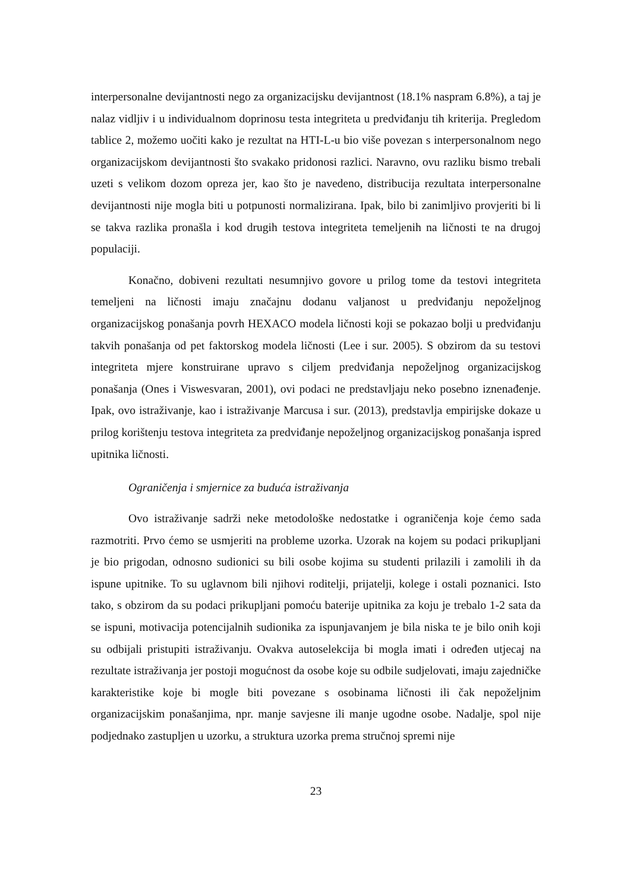interpersonalne devijantnosti nego za organizacijsku devijantnost (18.1% naspram 6.8%), a taj je nalaz vidljiv i u individualnom doprinosu testa integriteta u predviđanju tih kriterija. Pregledom tablice 2, možemo uočiti kako je rezultat na HTI-L-u bio više povezan s interpersonalnom nego organizacijskom devijantnosti što svakako pridonosi razlici. Naravno, ovu razliku bismo trebali uzeti s velikom dozom opreza jer, kao što je navedeno, distribucija rezultata interpersonalne devijantnosti nije mogla biti u potpunosti normalizirana. Ipak, bilo bi zanimljivo provjeriti bi li se takva razlika pronašla i kod drugih testova integriteta temeljenih na ličnosti te na drugoj populaciji.
Konačno, dobiveni rezultati nesumnjivo govore u prilog tome da testovi integriteta temeljeni na ličnosti imaju značajnu dodanu valjanost u predviđanju nepoželjnog organizacijskog ponašanja povrh HEXACO modela ličnosti koji se pokazao bolji u predviđanju takvih ponašanja od pet faktorskog modela ličnosti (Lee i sur. 2005). S obzirom da su testovi integriteta mjere konstruirane upravo s ciljem predviđanja nepoželjnog organizacijskog ponašanja (Ones i Viswesvaran, 2001), ovi podaci ne predstavljaju neko posebno iznenađenje. Ipak, ovo istraživanje, kao i istraživanje Marcusa i sur. (2013), predstavlja empirijske dokaze u prilog korištenju testova integriteta za predviđanje nepoželjnog organizacijskog ponašanja ispred upitnika ličnosti.
Ograničenja i smjernice za buduća istraživanja
Ovo istraživanje sadrži neke metodološke nedostatke i ograničenja koje ćemo sada razmotriti. Prvo ćemo se usmjeriti na probleme uzorka. Uzorak na kojem su podaci prikupljani je bio prigodan, odnosno sudionici su bili osobe kojima su studenti prilazili i zamolili ih da ispune upitnike. To su uglavnom bili njihovi roditelji, prijatelji, kolege i ostali poznanici. Isto tako, s obzirom da su podaci prikupljani pomoću baterije upitnika za koju je trebalo 1-2 sata da se ispuni, motivacija potencijalnih sudionika za ispunjavanjem je bila niska te je bilo onih koji su odbijali pristupiti istraživanju. Ovakva autoselekcija bi mogla imati i određen utjecaj na rezultate istraživanja jer postoji mogućnost da osobe koje su odbile sudjelovati, imaju zajedničke karakteristike koje bi mogle biti povezane s osobinama ličnosti ili čak nepoželjnim organizacijskim ponašanjima, npr. manje savjesne ili manje ugodne osobe. Nadalje, spol nije podjednako zastupljen u uzorku, a struktura uzorka prema stručnoj spremi nije
23